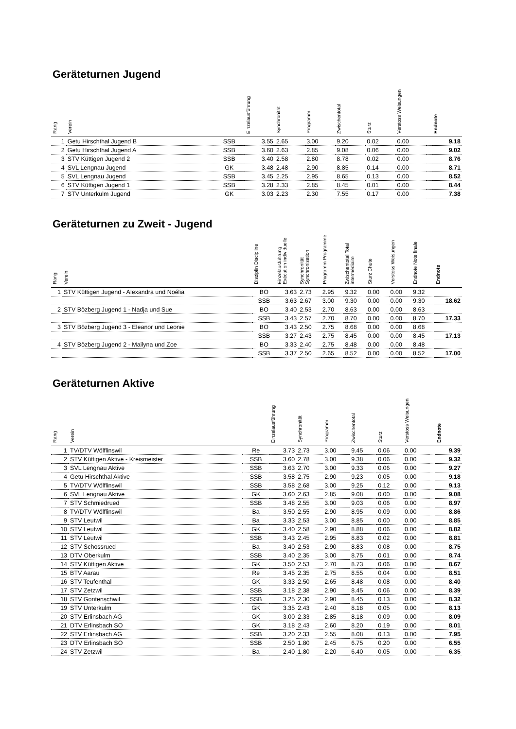Geräteturnen Jugend
| Rang | Verein | | Einzelausführung | Synchronität | Programm | Zwischentotal | Sturz | Verstoss Weisungen | | Endnote |
| --- | --- | --- | --- | --- | --- | --- | --- | --- | --- | --- |
| 1 | Getu Hirschthal Jugend B | SSB | 3.55 | 2.65 | 3.00 | 9.20 | 0.02 | 0.00 | | 9.18 |
| 2 | Getu Hirschthal Jugend A | SSB | 3.60 | 2.63 | 2.85 | 9.08 | 0.06 | 0.00 | | 9.02 |
| 3 | STV Küttigen Jugend 2 | SSB | 3.40 | 2.58 | 2.80 | 8.78 | 0.02 | 0.00 | | 8.76 |
| 4 | SVL Lengnau Jugend | GK | 3.48 | 2.48 | 2.90 | 8.85 | 0.14 | 0.00 | | 8.71 |
| 5 | SVL Lengnau Jugend | SSB | 3.45 | 2.25 | 2.95 | 8.65 | 0.13 | 0.00 | | 8.52 |
| 6 | STV Küttigen Jugend 1 | SSB | 3.28 | 2.33 | 2.85 | 8.45 | 0.01 | 0.00 | | 8.44 |
| 7 | STV Unterkulm Jugend | GK | 3.03 | 2.23 | 2.30 | 7.55 | 0.17 | 0.00 | | 7.38 |
Geräteturnen zu Zweit - Jugend
| Rang | Verein | Disziplin Discipline | Einzelausführung Exécution individuelle | Synchronität Synchronisation | Programm Programme | Zwischentotal Total intermédiaire | Sturz Chute | Verstoss Weisungen | Endnote Note finale | Endnote |
| --- | --- | --- | --- | --- | --- | --- | --- | --- | --- | --- |
| 1 | STV Küttigen Jugend - Alexandra und Noélia | BO | 3.63 | 2.73 | 2.95 | 9.32 | 0.00 | 0.00 | 9.32 | |
| | | SSB | 3.63 | 2.67 | 3.00 | 9.30 | 0.00 | 0.00 | 9.30 | 18.62 |
| 2 | STV Bözberg Jugend 1 - Nadja und Sue | BO | 3.40 | 2.53 | 2.70 | 8.63 | 0.00 | 0.00 | 8.63 | |
| | | SSB | 3.43 | 2.57 | 2.70 | 8.70 | 0.00 | 0.00 | 8.70 | 17.33 |
| 3 | STV Bözberg Jugend 3 - Eleanor und Leonie | BO | 3.43 | 2.50 | 2.75 | 8.68 | 0.00 | 0.00 | 8.68 | |
| | | SSB | 3.27 | 2.43 | 2.75 | 8.45 | 0.00 | 0.00 | 8.45 | 17.13 |
| 4 | STV Bözberg Jugend 2 - Mailyna und Zoe | BO | 3.33 | 2.40 | 2.75 | 8.48 | 0.00 | 0.00 | 8.48 | |
| | | SSB | 3.37 | 2.50 | 2.65 | 8.52 | 0.00 | 0.00 | 8.52 | 17.00 |
Geräteturnen Aktive
| Rang | Verein | | Einzelausführung | Synchronität | Programm | Zwischentotal | Sturz | Verstoss Weisungen | | Endnote |
| --- | --- | --- | --- | --- | --- | --- | --- | --- | --- | --- |
| 1 | TV/DTV Wölflinswil | Re | 3.73 | 2.73 | 3.00 | 9.45 | 0.06 | 0.00 | | 9.39 |
| 2 | STV Küttigen Aktive - Kreismeister | SSB | 3.60 | 2.78 | 3.00 | 9.38 | 0.06 | 0.00 | | 9.32 |
| 3 | SVL Lengnau Aktive | SSB | 3.63 | 2.70 | 3.00 | 9.33 | 0.06 | 0.00 | | 9.27 |
| 4 | Getu Hirschthal Aktive | SSB | 3.58 | 2.75 | 2.90 | 9.23 | 0.05 | 0.00 | | 9.18 |
| 5 | TV/DTV Wölflinswil | SSB | 3.58 | 2.68 | 3.00 | 9.25 | 0.12 | 0.00 | | 9.13 |
| 6 | SVL Lengnau Aktive | GK | 3.60 | 2.63 | 2.85 | 9.08 | 0.00 | 0.00 | | 9.08 |
| 7 | STV Schmiedrued | SSB | 3.48 | 2.55 | 3.00 | 9.03 | 0.06 | 0.00 | | 8.97 |
| 8 | TV/DTV Wölflinswil | Ba | 3.50 | 2.55 | 2.90 | 8.95 | 0.09 | 0.00 | | 8.86 |
| 9 | STV Leutwil | Ba | 3.33 | 2.53 | 3.00 | 8.85 | 0.00 | 0.00 | | 8.85 |
| 10 | STV Leutwil | GK | 3.40 | 2.58 | 2.90 | 8.88 | 0.06 | 0.00 | | 8.82 |
| 11 | STV Leutwil | SSB | 3.43 | 2.45 | 2.95 | 8.83 | 0.02 | 0.00 | | 8.81 |
| 12 | STV Schossrued | Ba | 3.40 | 2.53 | 2.90 | 8.83 | 0.08 | 0.00 | | 8.75 |
| 13 | DTV Oberkulm | SSB | 3.40 | 2.35 | 3.00 | 8.75 | 0.01 | 0.00 | | 8.74 |
| 14 | STV Küttigen Aktive | GK | 3.50 | 2.53 | 2.70 | 8.73 | 0.06 | 0.00 | | 8.67 |
| 15 | BTV Aarau | Re | 3.45 | 2.35 | 2.75 | 8.55 | 0.04 | 0.00 | | 8.51 |
| 16 | STV Teufenthal | GK | 3.33 | 2.50 | 2.65 | 8.48 | 0.08 | 0.00 | | 8.40 |
| 17 | STV Zetzwil | SSB | 3.18 | 2.38 | 2.90 | 8.45 | 0.06 | 0.00 | | 8.39 |
| 18 | STV Gontenschwil | SSB | 3.25 | 2.30 | 2.90 | 8.45 | 0.13 | 0.00 | | 8.32 |
| 19 | STV Unterkulm | GK | 3.35 | 2.43 | 2.40 | 8.18 | 0.05 | 0.00 | | 8.13 |
| 20 | STV Erlinsbach AG | GK | 3.00 | 2.33 | 2.85 | 8.18 | 0.09 | 0.00 | | 8.09 |
| 21 | DTV Erlinsbach SO | GK | 3.18 | 2.43 | 2.60 | 8.20 | 0.19 | 0.00 | | 8.01 |
| 22 | STV Erlinsbach AG | SSB | 3.20 | 2.33 | 2.55 | 8.08 | 0.13 | 0.00 | | 7.95 |
| 23 | DTV Erlinsbach SO | SSB | 2.50 | 1.80 | 2.45 | 6.75 | 0.20 | 0.00 | | 6.55 |
| 24 | STV Zetzwil | Ba | 2.40 | 1.80 | 2.20 | 6.40 | 0.05 | 0.00 | | 6.35 |